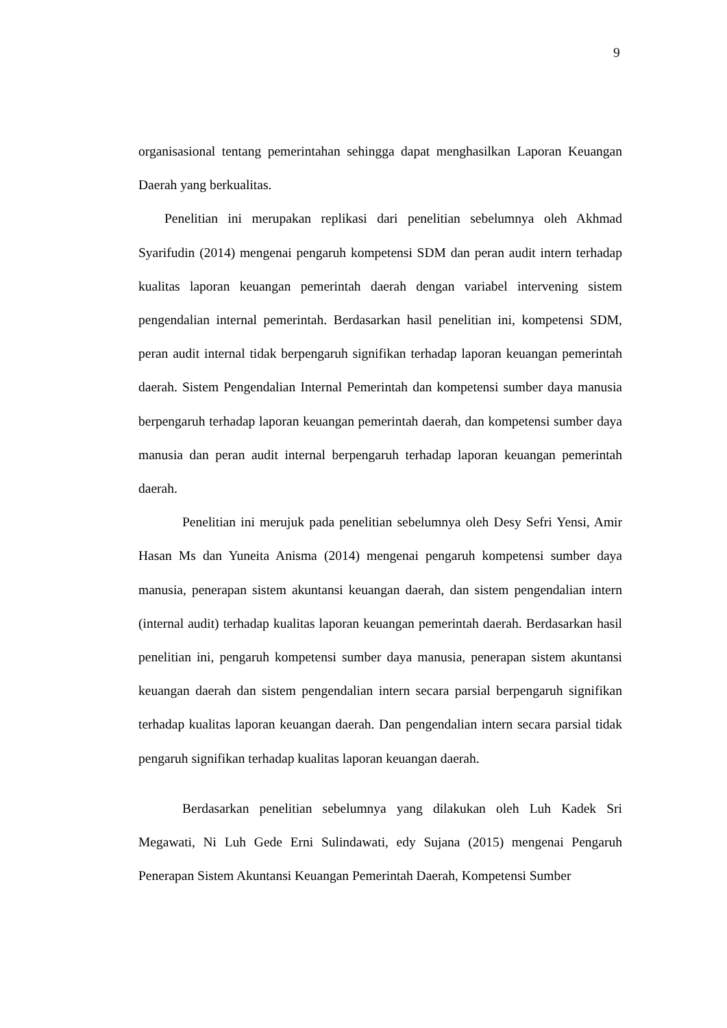9
organisasional tentang pemerintahan sehingga dapat menghasilkan Laporan Keuangan Daerah yang berkualitas.
Penelitian ini merupakan replikasi dari penelitian sebelumnya oleh Akhmad Syarifudin (2014) mengenai pengaruh kompetensi SDM dan peran audit intern terhadap kualitas laporan keuangan pemerintah daerah dengan variabel intervening sistem pengendalian internal pemerintah. Berdasarkan hasil penelitian ini, kompetensi SDM, peran audit internal tidak berpengaruh signifikan terhadap laporan keuangan pemerintah daerah. Sistem Pengendalian Internal Pemerintah dan kompetensi sumber daya manusia berpengaruh terhadap laporan keuangan pemerintah daerah, dan kompetensi sumber daya manusia dan peran audit internal berpengaruh terhadap laporan keuangan pemerintah daerah.
Penelitian ini merujuk pada penelitian sebelumnya oleh Desy Sefri Yensi, Amir Hasan Ms dan Yuneita Anisma (2014) mengenai pengaruh kompetensi sumber daya manusia, penerapan sistem akuntansi keuangan daerah, dan sistem pengendalian intern (internal audit) terhadap kualitas laporan keuangan pemerintah daerah. Berdasarkan hasil penelitian ini, pengaruh kompetensi sumber daya manusia, penerapan sistem akuntansi keuangan daerah dan sistem pengendalian intern secara parsial berpengaruh signifikan terhadap kualitas laporan keuangan daerah. Dan pengendalian intern secara parsial tidak pengaruh signifikan terhadap kualitas laporan keuangan daerah.
Berdasarkan penelitian sebelumnya yang dilakukan oleh Luh Kadek Sri Megawati, Ni Luh Gede Erni Sulindawati, edy Sujana (2015) mengenai Pengaruh Penerapan Sistem Akuntansi Keuangan Pemerintah Daerah, Kompetensi Sumber